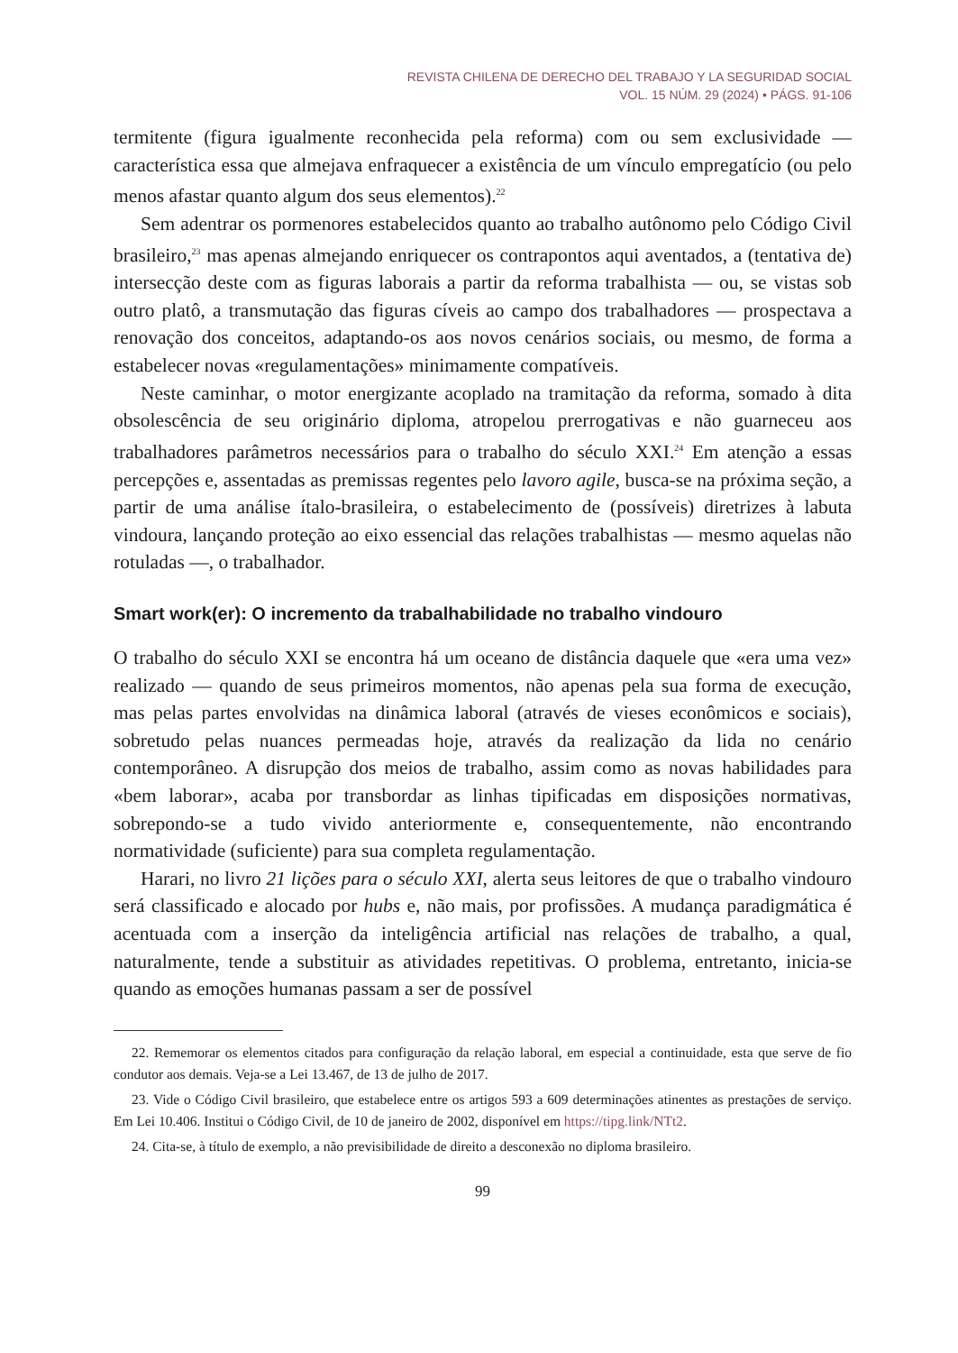REVISTA CHILENA DE DERECHO DEL TRABAJO Y LA SEGURIDAD SOCIAL
VOL. 15 NÚM. 29 (2024) • PÁGS. 91-106
termitente (figura igualmente reconhecida pela reforma) com ou sem exclusividade — característica essa que almejava enfraquecer a existência de um vínculo empregatício (ou pelo menos afastar quanto algum dos seus elementos).<sup>22</sup>
Sem adentrar os pormenores estabelecidos quanto ao trabalho autônomo pelo Código Civil brasileiro,<sup>23</sup> mas apenas almejando enriquecer os contrapontos aqui aventados, a (tentativa de) intersecção deste com as figuras laborais a partir da reforma trabalhista — ou, se vistas sob outro platô, a transmutação das figuras cíveis ao campo dos trabalhadores — prospectava a renovação dos conceitos, adaptando-os aos novos cenários sociais, ou mesmo, de forma a estabelecer novas «regulamentações» minimamente compatíveis.
Neste caminhar, o motor energizante acoplado na tramitação da reforma, somado à dita obsolescência de seu originário diploma, atropelou prerrogativas e não guarneceu aos trabalhadores parâmetros necessários para o trabalho do século XXI.<sup>24</sup> Em atenção a essas percepções e, assentadas as premissas regentes pelo lavoro agile, busca-se na próxima seção, a partir de uma análise ítalo-brasileira, o estabelecimento de (possíveis) diretrizes à labuta vindoura, lançando proteção ao eixo essencial das relações trabalhistas — mesmo aquelas não rotuladas —, o trabalhador.
Smart work(er): O incremento da trabalhabilidade no trabalho vindouro
O trabalho do século XXI se encontra há um oceano de distância daquele que «era uma vez» realizado — quando de seus primeiros momentos, não apenas pela sua forma de execução, mas pelas partes envolvidas na dinâmica laboral (através de vieses econômicos e sociais), sobretudo pelas nuances permeadas hoje, através da realização da lida no cenário contemporâneo. A disrupção dos meios de trabalho, assim como as novas habilidades para «bem laborar», acaba por transbordar as linhas tipificadas em disposições normativas, sobrepondo-se a tudo vivido anteriormente e, consequentemente, não encontrando normatividade (suficiente) para sua completa regulamentação.
Harari, no livro 21 lições para o século XXI, alerta seus leitores de que o trabalho vindouro será classificado e alocado por hubs e, não mais, por profissões. A mudança paradigmática é acentuada com a inserção da inteligência artificial nas relações de trabalho, a qual, naturalmente, tende a substituir as atividades repetitivas. O problema, entretanto, inicia-se quando as emoções humanas passam a ser de possível
22. Rememorar os elementos citados para configuração da relação laboral, em especial a continuidade, esta que serve de fio condutor aos demais. Veja-se a Lei 13.467, de 13 de julho de 2017.
23. Vide o Código Civil brasileiro, que estabelece entre os artigos 593 a 609 determinações atinentes as prestações de serviço. Em Lei 10.406. Institui o Código Civil, de 10 de janeiro de 2002, disponível em https://tipg.link/NTt2.
24. Cita-se, à título de exemplo, a não previsibilidade de direito a desconexão no diploma brasileiro.
99